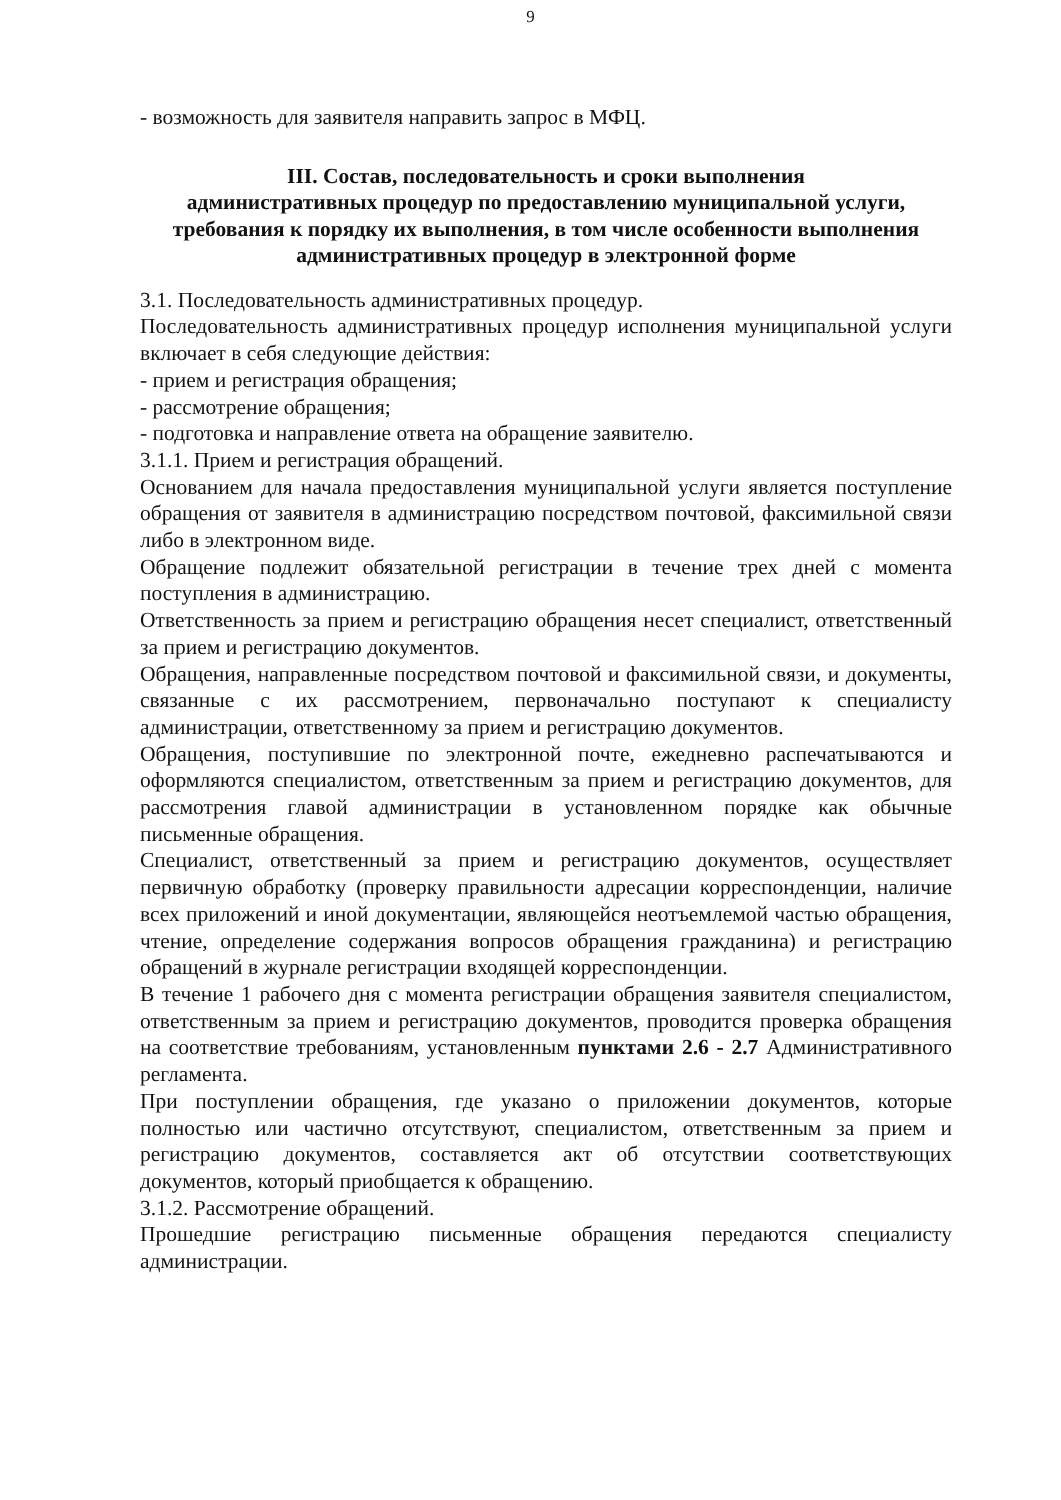9
- возможность для заявителя направить запрос в МФЦ.
III. Состав, последовательность и сроки выполнения
административных процедур по предоставлению муниципальной услуги, требования к порядку их выполнения, в том числе особенности выполнения административных процедур в электронной форме
3.1. Последовательность административных процедур.
Последовательность административных процедур исполнения муниципальной услуги включает в себя следующие действия:
- прием и регистрация обращения;
- рассмотрение обращения;
- подготовка и направление ответа на обращение заявителю.
3.1.1. Прием и регистрация обращений.
Основанием для начала предоставления муниципальной услуги является поступление обращения от заявителя в администрацию посредством почтовой, факсимильной связи либо в электронном виде.
Обращение подлежит обязательной регистрации в течение трех дней с момента поступления в администрацию.
Ответственность за прием и регистрацию обращения несет специалист, ответственный за прием и регистрацию документов.
Обращения, направленные посредством почтовой и факсимильной связи, и документы, связанные с их рассмотрением, первоначально поступают к специалисту администрации, ответственному за прием и регистрацию документов.
Обращения, поступившие по электронной почте, ежедневно распечатываются и оформляются специалистом, ответственным за прием и регистрацию документов, для рассмотрения главой администрации в установленном порядке как обычные письменные обращения.
Специалист, ответственный за прием и регистрацию документов, осуществляет первичную обработку (проверку правильности адресации корреспонденции, наличие всех приложений и иной документации, являющейся неотъемлемой частью обращения, чтение, определение содержания вопросов обращения гражданина) и регистрацию обращений в журнале регистрации входящей корреспонденции.
В течение 1 рабочего дня с момента регистрации обращения заявителя специалистом, ответственным за прием и регистрацию документов, проводится проверка обращения на соответствие требованиям, установленным пунктами 2.6 - 2.7 Административного регламента.
При поступлении обращения, где указано о приложении документов, которые полностью или частично отсутствуют, специалистом, ответственным за прием и регистрацию документов, составляется акт об отсутствии соответствующих документов, который приобщается к обращению.
3.1.2. Рассмотрение обращений.
Прошедшие регистрацию письменные обращения передаются специалисту администрации.